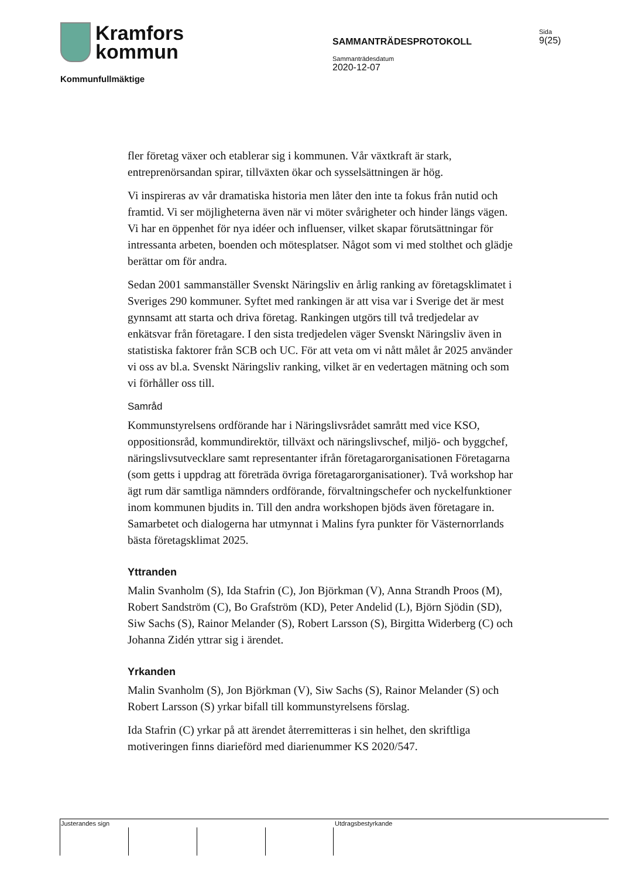Kramfors
kommun
Kommunfullmäktige
SAMMANTRÄDESPROTOKOLL
Sammanträdesdatum
2020-12-07
Sida
9(25)
fler företag växer och etablerar sig i kommunen. Vår växtkraft är stark, entreprenörsandan spirar, tillväxten ökar och sysselsättningen är hög.
Vi inspireras av vår dramatiska historia men låter den inte ta fokus från nutid och framtid. Vi ser möjligheterna även när vi möter svårigheter och hinder längs vägen. Vi har en öppenhet för nya idéer och influenser, vilket skapar förutsättningar för intressanta arbeten, boenden och mötesplatser. Något som vi med stolthet och glädje berättar om för andra.
Sedan 2001 sammanställer Svenskt Näringsliv en årlig ranking av företagsklimatet i Sveriges 290 kommuner. Syftet med rankingen är att visa var i Sverige det är mest gynnsamt att starta och driva företag. Rankingen utgörs till två tredjedelar av enkätsvar från företagare. I den sista tredjedelen väger Svenskt Näringsliv även in statistiska faktorer från SCB och UC. För att veta om vi nått målet år 2025 använder vi oss av bl.a. Svenskt Näringsliv ranking, vilket är en vedertagen mätning och som vi förhåller oss till.
Samråd
Kommunstyrelsens ordförande har i Näringslivsrådet samrått med vice KSO, oppositionsråd, kommundirektör, tillväxt och näringslivschef, miljö- och byggchef, näringslivsutvecklare samt representanter ifrån företagarorganisationen Företagarna (som getts i uppdrag att företräda övriga företagarorganisationer). Två workshop har ägt rum där samtliga nämnders ordförande, förvaltningschefer och nyckelfunktioner inom kommunen bjudits in. Till den andra workshopen bjöds även företagare in. Samarbetet och dialogerna har utmynnat i Malins fyra punkter för Västernorrlands bästa företagsklimat 2025.
Yttranden
Malin Svanholm (S), Ida Stafrin (C), Jon Björkman (V), Anna Strandh Proos (M), Robert Sandström (C), Bo Grafström (KD), Peter Andelid (L), Björn Sjödin (SD), Siw Sachs (S), Rainor Melander (S), Robert Larsson (S), Birgitta Widerberg (C) och Johanna Zidén yttrar sig i ärendet.
Yrkanden
Malin Svanholm (S), Jon Björkman (V), Siw Sachs (S), Rainor Melander (S) och Robert Larsson (S) yrkar bifall till kommunstyrelsens förslag.
Ida Stafrin (C) yrkar på att ärendet återremitteras i sin helhet, den skriftliga motiveringen finns diarieförd med diarienummer KS 2020/547.
Justerandes sign Utdragsbestyrkande